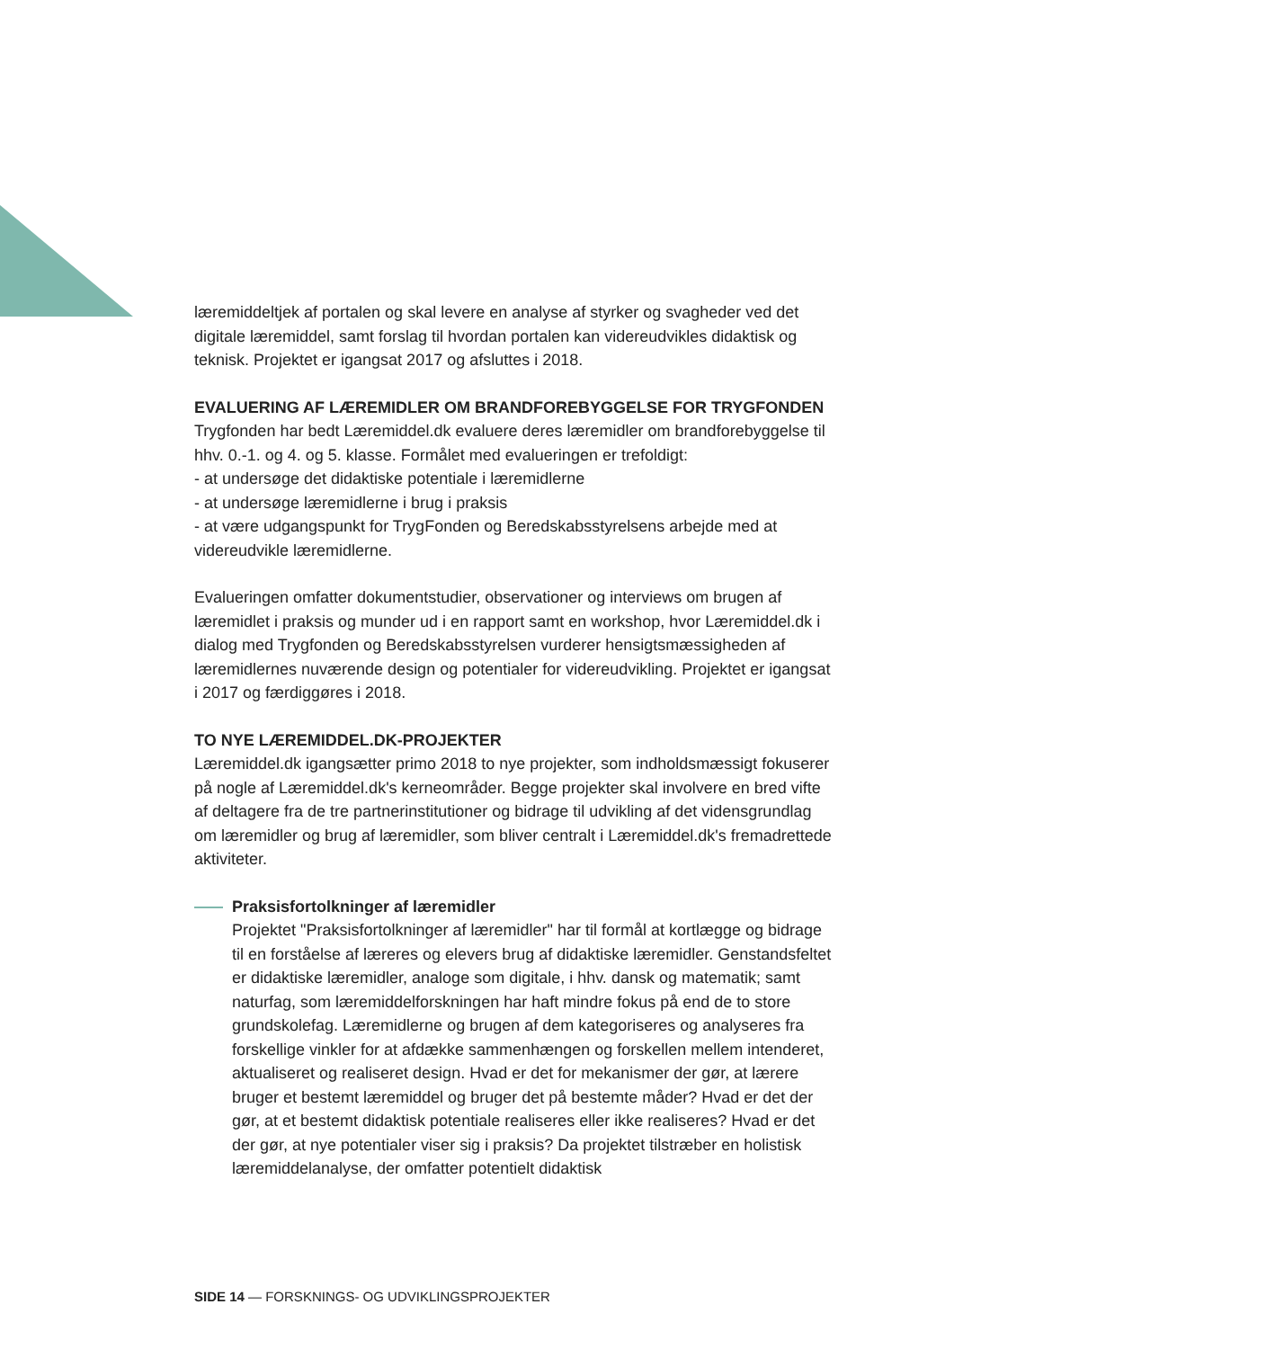læremiddeltjek af portalen og skal levere en analyse af styrker og svagheder ved det digitale læremiddel, samt forslag til hvordan portalen kan videreudvikles didaktisk og teknisk. Projektet er igangsat 2017 og afsluttes i 2018.
EVALUERING AF LÆREMIDLER OM BRANDFOREBYGGELSE FOR TRYGFONDEN
Trygfonden har bedt Læremiddel.dk evaluere deres læremidler om brandforebyggelse til hhv. 0.-1. og 4. og 5. klasse. Formålet med evalueringen er trefoldigt:
- at undersøge det didaktiske potentiale i læremidlerne
- at undersøge læremidlerne i brug i praksis
- at være udgangspunkt for TrygFonden og Beredskabsstyrelsens arbejde med at videreudvikle læremidlerne.
Evalueringen omfatter dokumentstudier, observationer og interviews om brugen af læremidlet i praksis og munder ud i en rapport samt en workshop, hvor Læremiddel.dk i dialog med Trygfonden og Beredskabsstyrelsen vurderer hensigtsmæssigheden af læremidlernes nuværende design og potentialer for videreudvikling. Projektet er igangsat i 2017 og færdiggøres i 2018.
TO NYE LÆREMIDDEL.DK-PROJEKTER
Læremiddel.dk igangsætter primo 2018 to nye projekter, som indholdsmæssigt fokuserer på nogle af Læremiddel.dk's kerneområder. Begge projekter skal involvere en bred vifte af deltagere fra de tre partnerinstitutioner og bidrage til udvikling af det vidensgrundlag om læremidler og brug af læremidler, som bliver centralt i Læremiddel.dk's fremadrettede aktiviteter.
Praksisfortolkninger af læremidler
Projektet "Praksisfortolkninger af læremidler" har til formål at kortlægge og bidrage til en forståelse af læreres og elevers brug af didaktiske læremidler. Genstandsfeltet er didaktiske læremidler, analoge som digitale, i hhv. dansk og matematik; samt naturfag, som læremiddelforskningen har haft mindre fokus på end de to store grundskolefag. Læremidlerne og brugen af dem kategoriseres og analyseres fra forskellige vinkler for at afdække sammenhængen og forskellen mellem intenderet, aktualiseret og realiseret design. Hvad er det for mekanismer der gør, at lærere bruger et bestemt læremiddel og bruger det på bestemte måder? Hvad er det der gør, at et bestemt didaktisk potentiale realiseres eller ikke realiseres? Hvad er det der gør, at nye potentialer viser sig i praksis? Da projektet tilstræber en holistisk læremiddelanalyse, der omfatter potentielt didaktisk
SIDE 14 — FORSKNINGS- OG UDVIKLINGSPROJEKTER